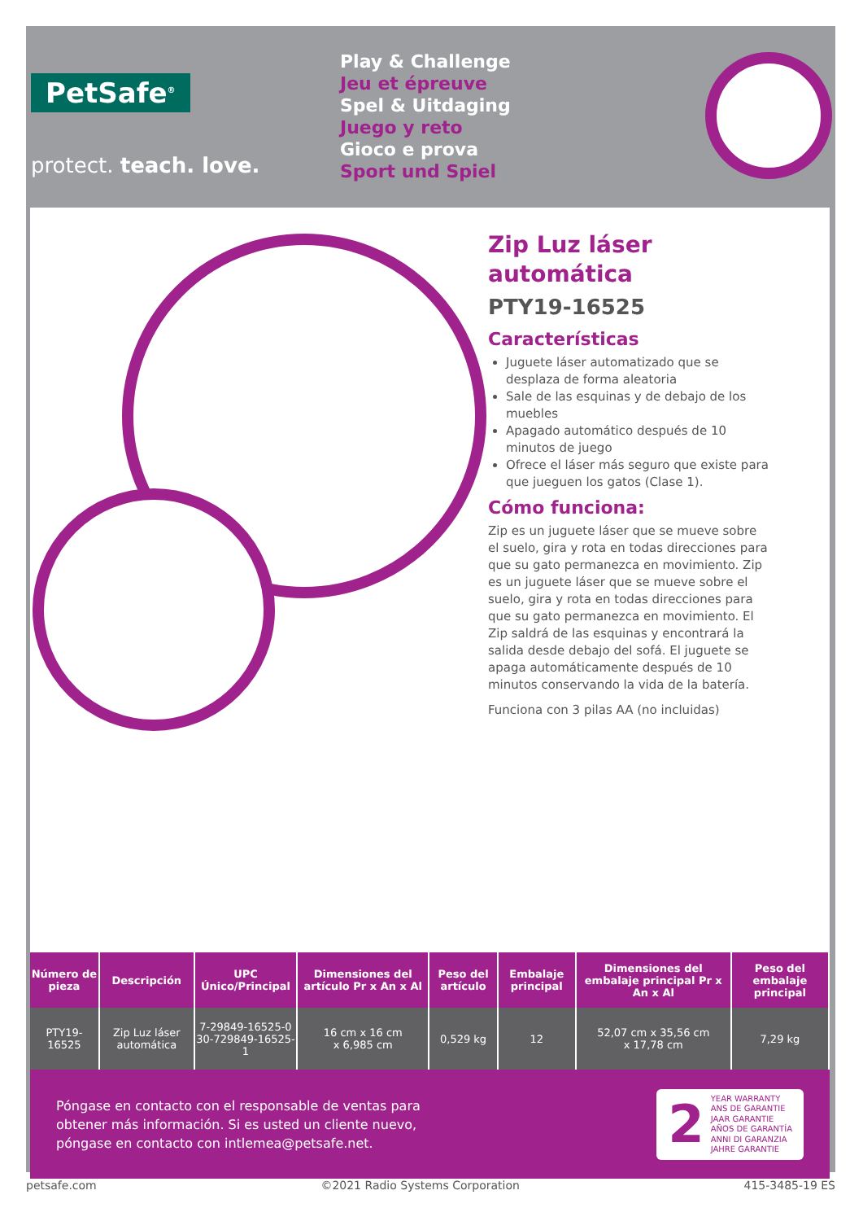PetSafe<sup>®</sup>
protect. teach. love.
Play & Challenge
Jeu et épreuve
Spel & Uitdaging
Juego y reto
Gioco e prova
Sport und Spiel
Zip Luz láser automática
PTY19-16525
Características
Juguete láser automatizado que se desplaza de forma aleatoria
Sale de las esquinas y de debajo de los muebles
Apagado automático después de 10 minutos de juego
Ofrece el láser más seguro que existe para que jueguen los gatos (Clase 1).
Cómo funciona:
Zip es un juguete láser que se mueve sobre el suelo, gira y rota en todas direcciones para que su gato permanezca en movimiento. Zip es un juguete láser que se mueve sobre el suelo, gira y rota en todas direcciones para que su gato permanezca en movimiento. El Zip saldrá de las esquinas y encontrará la salida desde debajo del sofá. El juguete se apaga automáticamente después de 10 minutos conservando la vida de la batería.
Funciona con 3 pilas AA (no incluidas)
| Número de pieza | Descripción | UPC Único/Principal | Dimensiones del artículo Pr x An x Al | Peso del artículo | Embalaje principal | Dimensiones del embalaje principal Pr x An x Al | Peso del embalaje principal |
| --- | --- | --- | --- | --- | --- | --- | --- |
| PTY19-16525 | Zip Luz láser automática | 7-29849-16525-0 30-729849-16525-1 | 16 cm x 16 cm x 6,985 cm | 0,529 kg | 12 | 52,07 cm x 35,56 cm x 17,78 cm | 7,29 kg |
Póngase en contacto con el responsable de ventas para
obtener más información. Si es usted un cliente nuevo,
póngase en contacto con intlemea@petsafe.net.
2
YEAR WARRANTY
ANS DE GARANTIE
JAAR GARANTIE
AÑOS DE GARANTÍA
ANNI DI GARANZIA
JAHRE GARANTIE
petsafe.com ©2021 Radio Systems Corporation 415-3485-19 ES